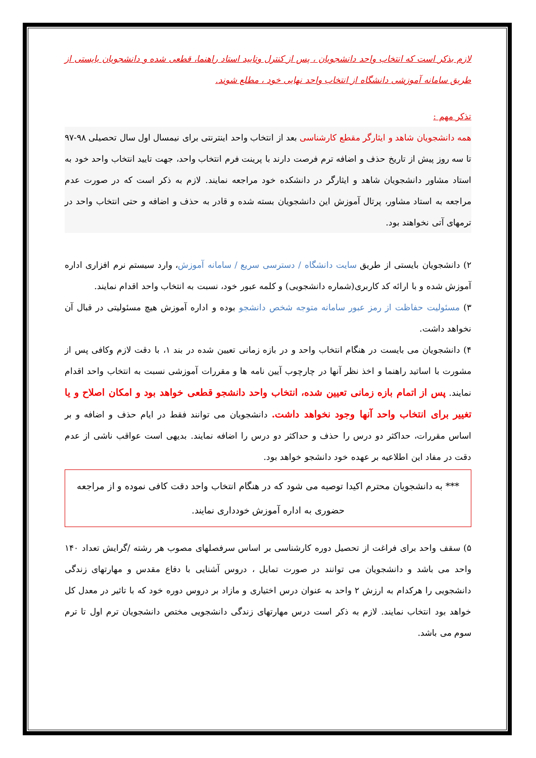لازم بذکر است که انتخاب واحد دانشجویان ، پس از کنترل وتایید استاد راهنما، قطعی شده و دانشجویان بایستی از طریق سامانه آموزشی دانشگاه از انتخاب واحد نهایی خود ، مطلع شوند.
تذکر مهم :
همه دانشجویان شاهد و ایثارگر مقطع کارشناسی بعد از انتخاب واحد اینترنتی برای نیمسال اول سال تحصیلی ۹۸-۹۷ تا سه روز پیش از تاریخ حذف و اضافه ترم فرصت دارند با پرینت فرم انتخاب واحد، جهت تایید انتخاب واحد خود به استاد مشاور دانشجویان شاهد و ایثارگر در دانشکده خود مراجعه نمایند. لازم به ذکر است که در صورت عدم مراجعه به استاد مشاور، پرتال آموزش این دانشجویان بسته شده و قادر به حذف و اضافه و حتی انتخاب واحد در ترمهای آتی نخواهند بود.
۲) دانشجویان بایستی از طریق سایت دانشگاه / دسترسی سریع / سامانه آموزش، وارد سیستم نرم افزاری اداره آموزش شده و با ارائه کد کاربری(شماره دانشجویی) و کلمه عبور خود، نسبت به انتخاب واحد اقدام نمایند.
۳) مسئولیت حفاظت از رمز عبور سامانه متوجه شخص دانشجو بوده و اداره آموزش هیچ مسئولیتی در قبال آن نخواهد داشت.
۴) دانشجویان می بایست در هنگام انتخاب واحد و در بازه زمانی تعیین شده در بند ۱، با دقت لازم وکافی پس از مشورت با اساتید راهنما و اخذ نظر آنها در چارچوب آیین نامه ها و مقررات آموزشی نسبت به انتخاب واحد اقدام نمایند. پس از اتمام بازه زمانی تعیین شده، انتخاب واحد دانشجو قطعی خواهد بود و امکان اصلاح و یا تغییر برای انتخاب واحد آنها وجود نخواهد داشت. دانشجویان می توانند فقط در ایام حذف و اضافه و بر اساس مقررات، حداکثر دو درس را حذف و حداکثر دو درس را اضافه نمایند. بدیهی است عواقب ناشی از عدم دقت در مفاد این اطلاعیه بر عهده خود دانشجو خواهد بود.
*** به دانشجویان محترم اکیدا توصیه می شود که در هنگام انتخاب واحد دقت کافی نموده و از مراجعه حضوری به اداره آموزش خودداری نمایند.
۵) سقف واحد برای فراغت از تحصیل دوره کارشناسی بر اساس سرفصلهای مصوب هر رشته /گرایش تعداد ۱۴۰ واحد می باشد و دانشجویان می توانند در صورت تمایل ، دروس آشنایی با دفاع مقدس و مهارتهای زندگی دانشجویی را هرکدام به ارزش ۲ واحد به عنوان درس اختیاری و مازاد بر دروس دوره خود که با تاثیر در معدل کل خواهد بود انتخاب نمایند. لازم به ذکر است درس مهارتهای زندگی دانشجویی مختص دانشجویان ترم اول تا ترم سوم می باشد.